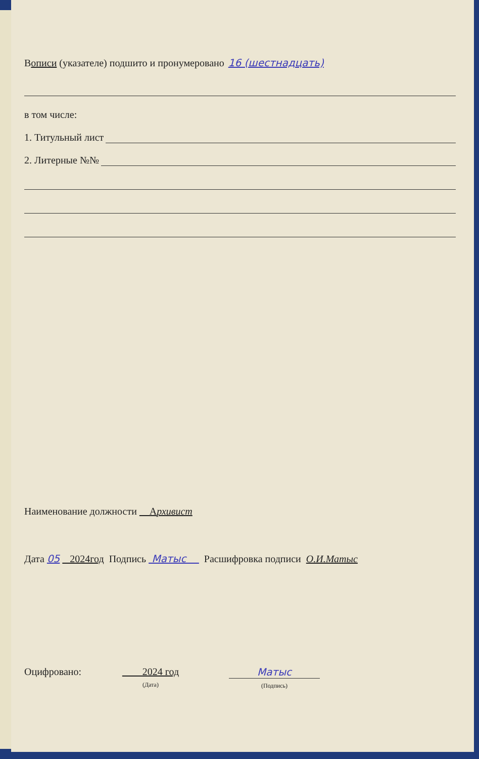В описи (указателе) подшито и пронумеровано 16 (шестнадцать)
в том числе:
1. Титульный лист
2. Литерные №№
Наименование должности Архивист
Дата 05 2024год Подпись Матыс Расшифровка подписи О.И.Матыс
Оцифровано: 2024 год
(Дата)
Матыс
(Подпись)